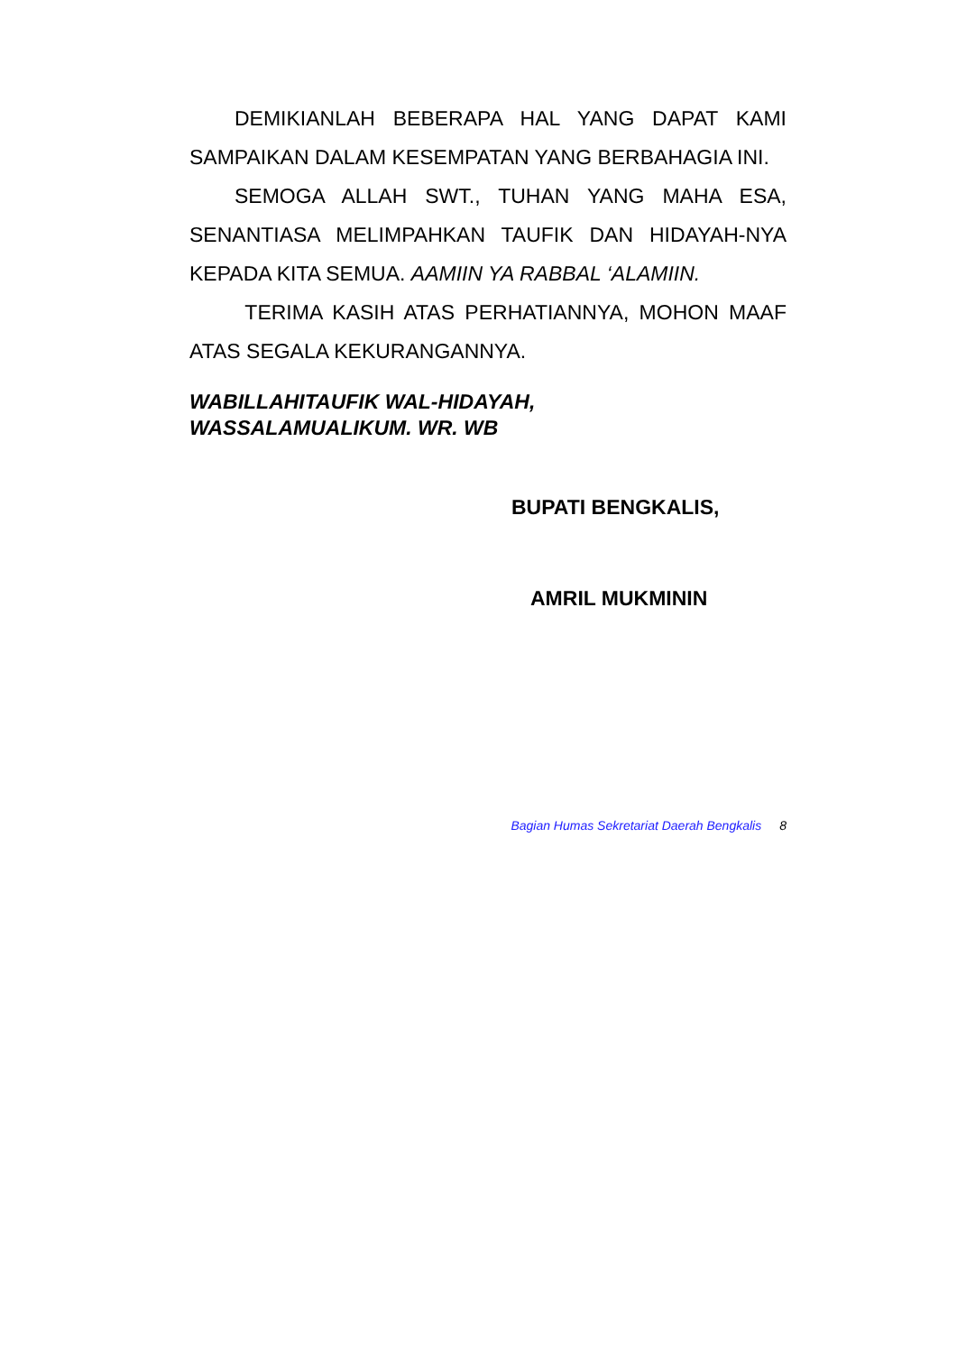DEMIKIANLAH BEBERAPA HAL YANG DAPAT KAMI SAMPAIKAN DALAM KESEMPATAN YANG BERBAHAGIA INI.
SEMOGA ALLAH SWT., TUHAN YANG MAHA ESA, SENANTIASA MELIMPAHKAN TAUFIK DAN HIDAYAH-NYA KEPADA KITA SEMUA. AAMIIN YA RABBAL ‘ALAMIIN.
TERIMA KASIH ATAS PERHATIANNYA, MOHON MAAF ATAS SEGALA KEKURANGANNYA.
WABILLAHITAUFIK WAL-HIDAYAH,
WASSALAMUALIKUM. WR. WB
BUPATI BENGKALIS,
AMRIL MUKMININ
Bagian Humas Sekretariat Daerah Bengkalis 8